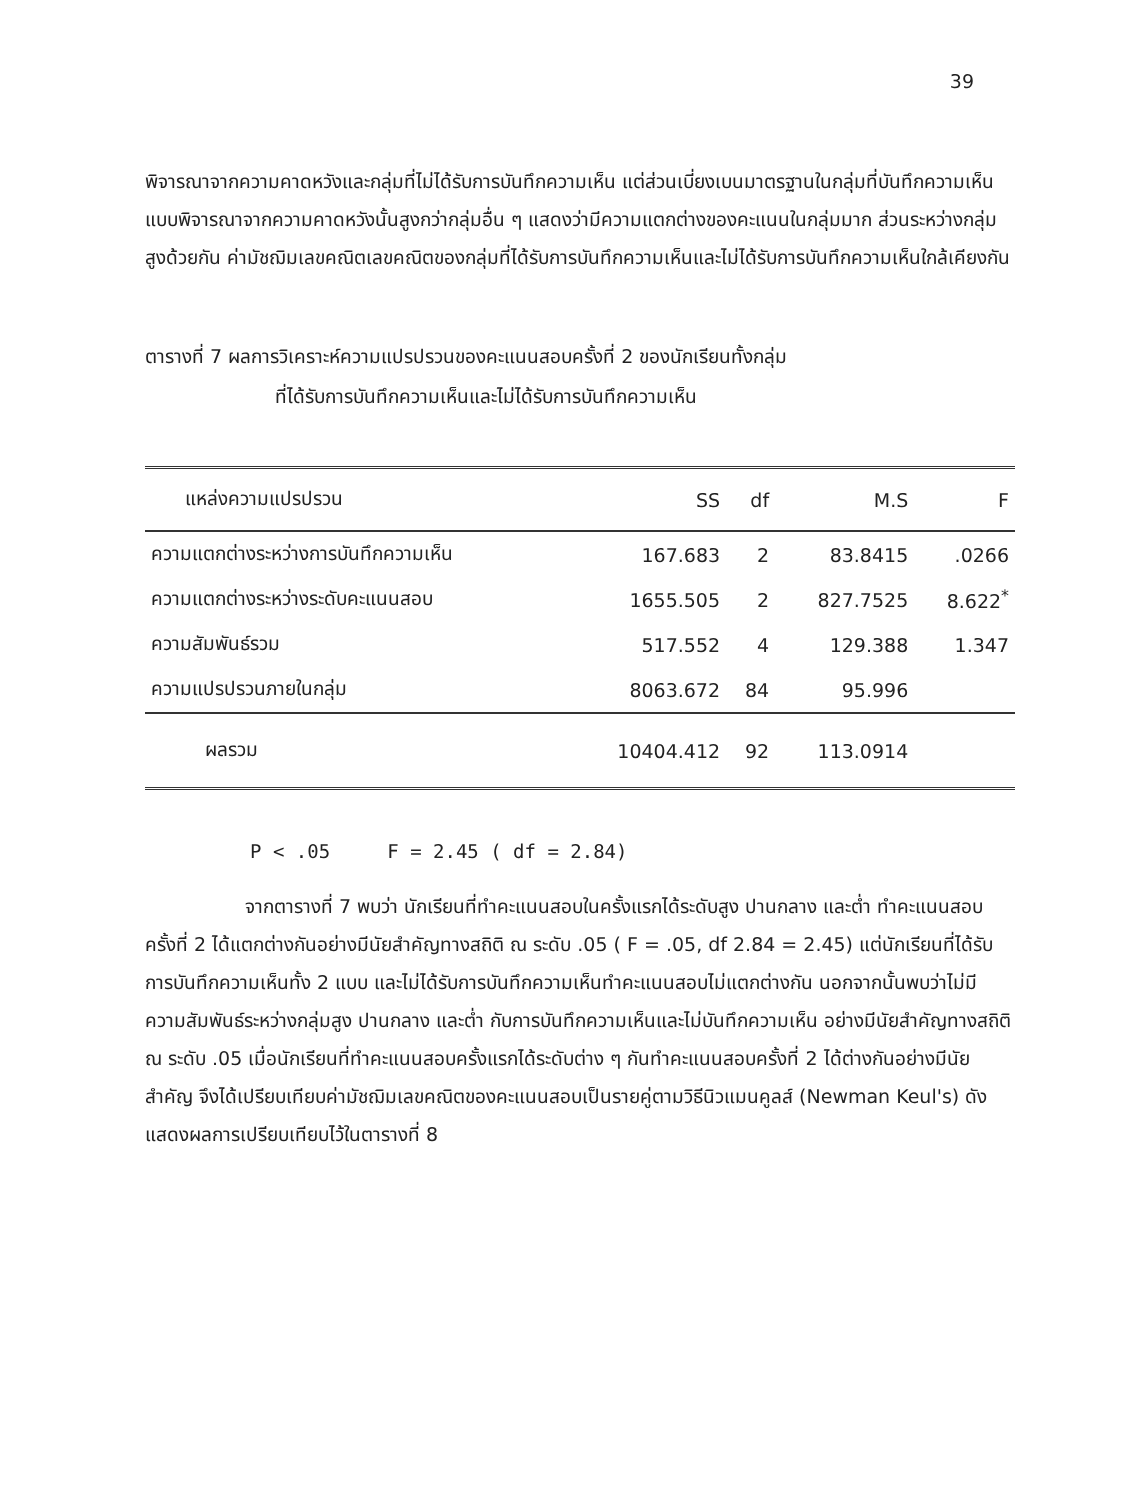39
พิจารณาจากความคาดหวังและกลุ่มที่ไม่ได้รับการบันทึกความเห็น แต่ส่วนเบี่ยงเบนมาตรฐานในกลุ่มที่บันทึกความเห็นแบบพิจารณาจากความคาดหวังนั้นสูงกว่ากลุ่มอื่น ๆ แสดงว่ามีความแตกต่างของคะแนนในกลุ่มมาก ส่วนระหว่างกลุ่มสูงด้วยกัน ค่ามัชฌิมเลขคณิตเลขคณิตของกลุ่มที่ได้รับการบันทึกความเห็นและไม่ได้รับการบันทึกความเห็นใกล้เคียงกัน
ตารางที่ 7 ผลการวิเคราะห์ความแปรปรวนของคะแนนสอบครั้งที่ 2 ของนักเรียนทั้งกลุ่ม
ที่ได้รับการบันทึกความเห็นและไม่ได้รับการบันทึกความเห็น
| แหล่งความแปรปรวน | SS | df | M.S | F |
| --- | --- | --- | --- | --- |
| ความแตกต่างระหว่างการบันทึกความเห็น | 167.683 | 2 | 83.8415 | .0266 |
| ความแตกต่างระหว่างระดับคะแนนสอบ | 1655.505 | 2 | 827.7525 | 8.622<sup>*</sup> |
| ความสัมพันธ์รวม | 517.552 | 4 | 129.388 | 1.347 |
| ความแปรปรวนภายในกลุ่ม | 8063.672 | 84 | 95.996 | |
| ผลรวม | 10404.412 | 92 | 113.0914 | |
P < .05 F = 2.45 ( df = 2.84)
จากตารางที่ 7 พบว่า นักเรียนที่ทำคะแนนสอบในครั้งแรกได้ระดับสูง ปานกลาง และต่ำ ทำคะแนนสอบครั้งที่ 2 ได้แตกต่างกันอย่างมีนัยสำคัญทางสถิติ ณ ระดับ .05 ( F = .05, df 2.84 = 2.45) แต่นักเรียนที่ได้รับการบันทึกความเห็นทั้ง 2 แบบ และไม่ได้รับการบันทึกความเห็นทำคะแนนสอบไม่แตกต่างกัน นอกจากนั้นพบว่าไม่มีความสัมพันธ์ระหว่างกลุ่มสูง ปานกลาง และต่ำ กับการบันทึกความเห็นและไม่บันทึกความเห็น อย่างมีนัยสำคัญทางสถิติ ณ ระดับ .05 เมื่อนักเรียนที่ทำคะแนนสอบครั้งแรกได้ระดับต่าง ๆ กันทำคะแนนสอบครั้งที่ 2 ได้ต่างกันอย่างมีนัยสำคัญ จึงได้เปรียบเทียบค่ามัชฌิมเลขคณิตของคะแนนสอบเป็นรายคู่ตามวิธีนิวแมนคูลส์ (Newman Keul's) ดังแสดงผลการเปรียบเทียบไว้ในตารางที่ 8